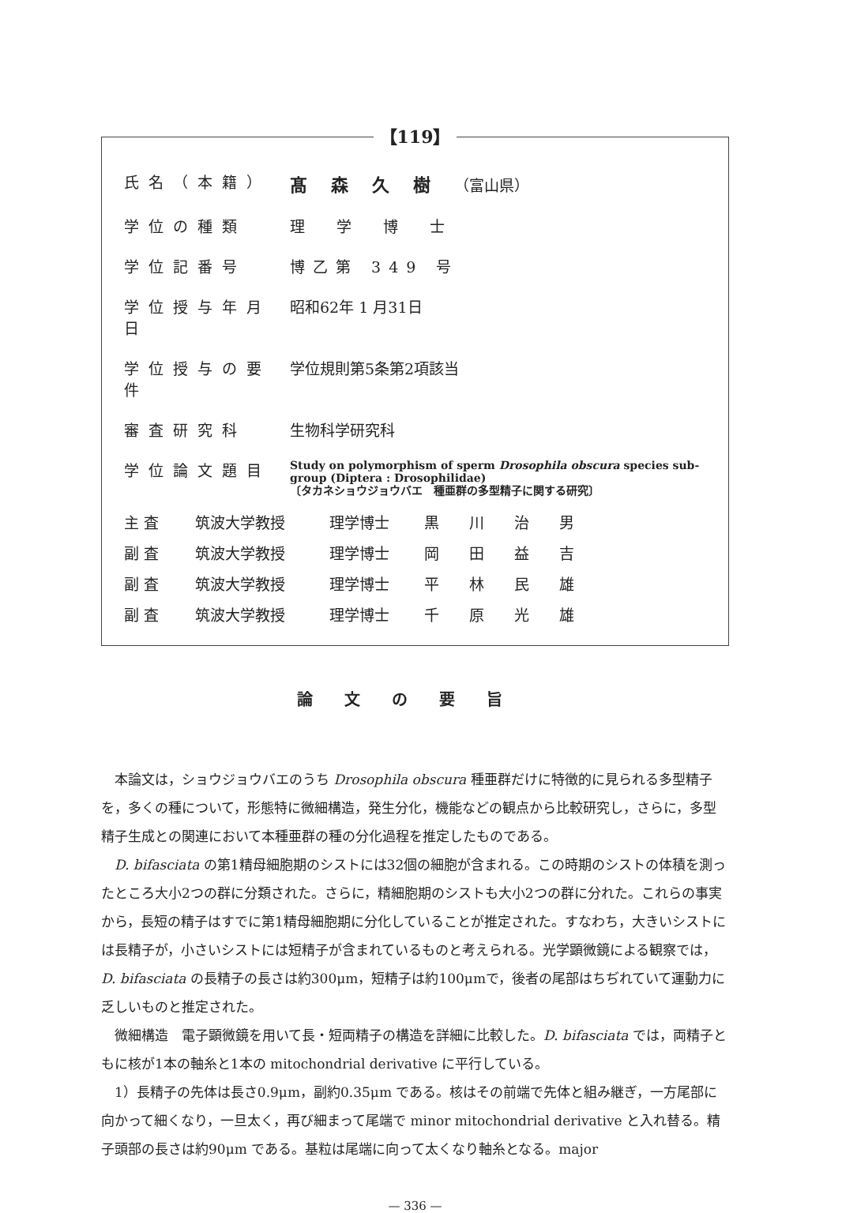【119】
| 氏名（本籍） | 髙森久樹 （富山県） |
| 学位の種類 | 理学博士 |
| 学位記番号 | 博乙第 349 号 |
| 学位授与年月日 | 昭和62年 1 月31日 |
| 学位授与の要件 | 学位規則第5条第2項該当 |
| 審査研究科 | 生物科学研究科 |
| 学位論文題目 | Study on polymorphism of sperm Drosophila obscura species sub-group (Diptera : Drosophilidae) 〔タカネショウジョウバエ 種亜群の多型精子に関する研究〕 |
| 主 査 | 筑波大学教授 | 理学博士 | 黒川治男 |
| 副 査 | 筑波大学教授 | 理学博士 | 岡田益吉 |
| 副 査 | 筑波大学教授 | 理学博士 | 平林民雄 |
| 副 査 | 筑波大学教授 | 理学博士 | 千原光雄 |
論文の要旨
本論文は，ショウジョウバエのうち Drosophila obscura 種亜群だけに特徴的に見られる多型精子を，多くの種について，形態特に微細構造，発生分化，機能などの観点から比較研究し，さらに，多型精子生成との関連において本種亜群の種の分化過程を推定したものである。
D. bifasciata の第1精母細胞期のシストには32個の細胞が含まれる。この時期のシストの体積を測ったところ大小2つの群に分類された。さらに，精細胞期のシストも大小2つの群に分れた。これらの事実から，長短の精子はすでに第1精母細胞期に分化していることが推定された。すなわち，大きいシストには長精子が，小さいシストには短精子が含まれているものと考えられる。光学顕微鏡による観察では，D. bifasciata の長精子の長さは約300μm，短精子は約100μmで，後者の尾部はちぢれていて運動力に乏しいものと推定された。
微細構造　電子顕微鏡を用いて長・短両精子の構造を詳細に比較した。D. bifasciata では，両精子ともに核が1本の軸糸と1本の mitochondrial derivative に平行している。
1）長精子の先体は長さ0.9μm，副約0.35μm である。核はその前端で先体と組み継ぎ，一方尾部に向かって細くなり，一旦太く，再び細まって尾端で minor mitochondrial derivative と入れ替る。精子頭部の長さは約90μm である。基粒は尾端に向って太くなり軸糸となる。major
— 336 —